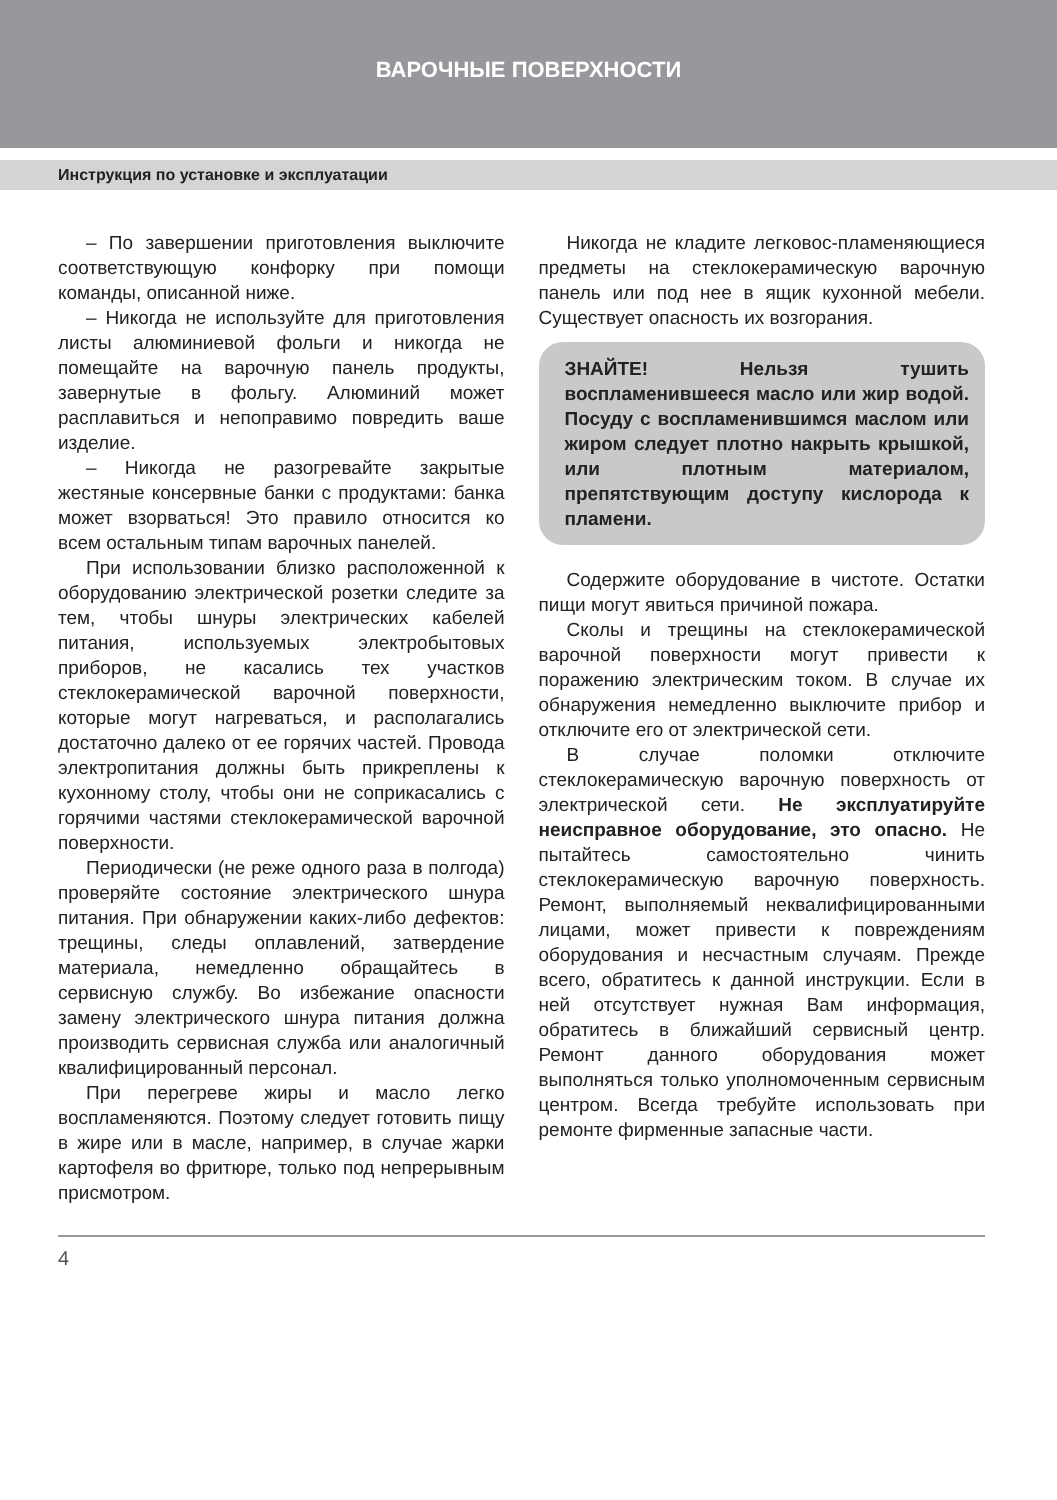ВАРОЧНЫЕ ПОВЕРХНОСТИ
Инструкция по установке и эксплуатации
– По завершении приготовления выключите соответствующую конфорку при помощи команды, описанной ниже.
– Никогда не используйте для приготовления листы алюминиевой фольги и никогда не помещайте на варочную панель продукты, завернутые в фольгу. Алюминий может расплавиться и непоправимо повредить ваше изделие.
– Никогда не разогревайте закрытые жестяные консервные банки с продуктами: банка может взорваться! Это правило относится ко всем остальным типам варочных панелей.
При использовании близко расположенной к оборудованию электрической розетки следите за тем, чтобы шнуры электрических кабелей питания, используемых электробытовых приборов, не касались тех участков стеклокерамической варочной поверхности, которые могут нагреваться, и располагались достаточно далеко от ее горячих частей. Провода электропитания должны быть прикреплены к кухонному столу, чтобы они не соприкасались с горячими частями стеклокерамической варочной поверхности.
Периодически (не реже одного раза в полгода) проверяйте состояние электрического шнура питания. При обнаружении каких-либо дефектов: трещины, следы оплавлений, затвердение материала, немедленно обращайтесь в сервисную службу. Во избежание опасности замену электрического шнура питания должна производить сервисная служба или аналогичный квалифицированный персонал.
При перегреве жиры и масло легко воспламеняются. Поэтому следует готовить пищу в жире или в масле, например, в случае жарки картофеля во фритюре, только под непрерывным присмотром.
Никогда не кладите легковос-пламеняющиеся предметы на стеклокерамическую варочную панель или под нее в ящик кухонной мебели. Существует опасность их возгорания.
ЗНАЙТЕ! Нельзя тушить воспламенившееся масло или жир водой. Посуду с воспламенившимся маслом или жиром следует плотно накрыть крышкой, или плотным материалом, препятствующим доступу кислорода к пламени.
Содержите оборудование в чистоте. Остатки пищи могут явиться причиной пожара.
Сколы и трещины на стеклокерамической варочной поверхности могут привести к поражению электрическим током. В случае их обнаружения немедленно выключите прибор и отключите его от электрической сети.
В случае поломки отключите стеклокерамическую варочную поверхность от электрической сети. Не эксплуатируйте неисправное оборудование, это опасно. Не пытайтесь самостоятельно чинить стеклокерамическую варочную поверхность. Ремонт, выполняемый неквалифицированными лицами, может привести к повреждениям оборудования и несчастным случаям. Прежде всего, обратитесь к данной инструкции. Если в ней отсутствует нужная Вам информация, обратитесь в ближайший сервисный центр. Ремонт данного оборудования может выполняться только уполномоченным сервисным центром. Всегда требуйте использовать при ремонте фирменные запасные части.
4